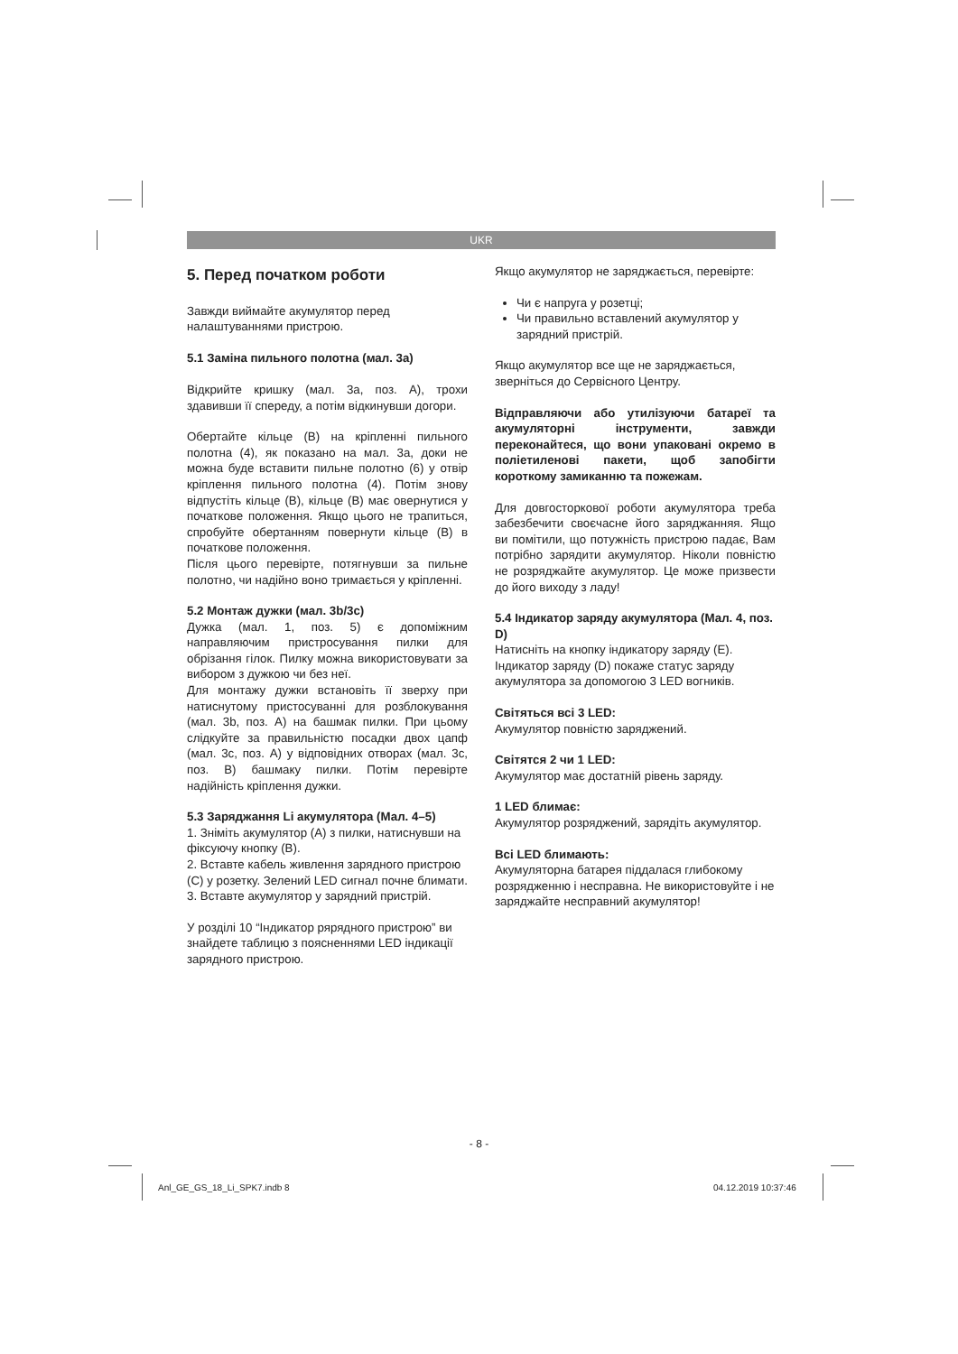UKR
5. Перед початком роботи
Завжди виймайте акумулятор перед налаштуваннями пристрою.
5.1 Заміна пильного полотна (мал. 3a)
Відкрийте кришку (мал. 3a, поз. A), трохи здавивши її спереду, а потім відкинувши догори.
Обертайте кільце (B) на кріпленні пильного полотна (4), як показано на мал. 3a, доки не можна буде вставити пильне полотно (6) у отвір кріплення пильного полотна (4). Потім знову відпустіть кільце (B), кільце (B) має овернутися у початкове положення. Якщо цього не трапиться, спробуйте обертанням повернути кільце (B) в початкове положення.
Після цього перевірте, потягнувши за пильне полотно, чи надійно воно тримається у кріпленні.
5.2 Монтаж дужки (мал. 3b/3c)
Дужка (мал. 1, поз. 5) є допоміжним направляючим пристросування пилки для обрізання гілок. Пилку можна використовувати за вибором з дужкою чи без неї.
Для монтажу дужки встановіть її зверху при натиснутому пристосуванні для розблокування (мал. 3b, поз. A) на башмак пилки. При цьому слідкуйте за правильністю посадки двох цапф (мал. 3c, поз. A) у відповідних отворах (мал. 3c, поз. B) башмаку пилки. Потім перевірте надійність кріплення дужки.
5.3 Заряджання Li акумулятора (Мал. 4–5)
1. Зніміть акумулятор (A) з пилки, натиснувши на фіксуючу кнопку (B).
2. Вставте кабель живлення зарядного пристрою (C) у розетку. Зелений LED сигнал почне блимати.
3. Вставте акумулятор у зарядний пристрій.
У розділі 10 “Індикатор рярядного пристрою” ви знайдете таблицю з поясненнями LED індикації зарядного пристрою.
Якщо акумулятор не заряджається, перевірте:
Чи є напруга у розетці;
Чи правильно вставлений акумулятор у зарядний пристрій.
Якщо акумулятор все ще не заряджається, зверніться до Сервісного Центру.
Відправляючи або утилізуючи батареї та акумуляторні інструменти, завжди переконайтеся, що вони упаковані окремо в поліетиленові пакети, щоб запобігти короткому замиканню та пожежам.
Для довгосторкової роботи акумулятора треба забезбечити своєчасне його заряджанняя. Ящо ви помітили, що потужність пристрою падає, Вам потрібно зарядити акумулятор. Ніколи повністю не розряджайте акумулятор. Це може призвести до його виходу з ладу!
5.4 Індикатор заряду акумулятора (Мал. 4, поз. D)
Натисніть на кнопку індикатору заряду (E). Індикатор заряду (D) покаже статус заряду акумулятора за допомогою 3 LED вогників.
Світяться всі 3 LED:
Акумулятор повністю заряджений.
Світятся 2 чи 1 LED:
Акумулятор має достатній рівень заряду.
1 LED блимає:
Акумулятор розряджений, зарядіть акумулятор.
Всі LED блимають:
Акумуляторна батарея піддалася глибокому розрядженню і несправна. Не використовуйте і не заряджайте несправний акумулятор!
- 8 -
Anl_GE_GS_18_Li_SPK7.indb 8 04.12.2019 10:37:46